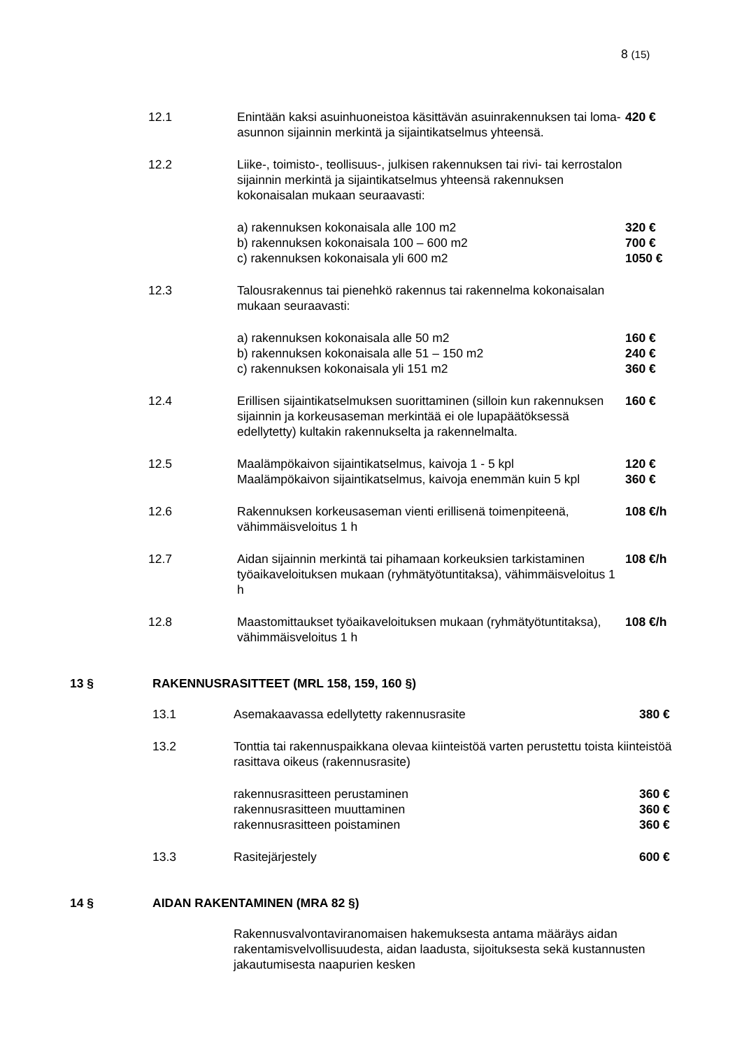8 (15)
| 12.1 | Enintään kaksi asuinhuoneistoa käsittävän asuinrakennuksen tai loma-asunnon sijainnin merkintä ja sijaintikatselmus yhteensä. | 420 € |
| 12.2 | Liike-, toimisto-, teollisuus-, julkisen rakennuksen tai rivi- tai kerrostalon sijainnin merkintä ja sijaintikatselmus yhteensä rakennuksen kokonaisalan mukaan seuraavasti: | |
| | a) rakennuksen kokonaisala alle 100 m2 b) rakennuksen kokonaisala 100 – 600 m2 c) rakennuksen kokonaisala yli 600 m2 | 320 € 700 € 1050 € |
| 12.3 | Talousrakennus tai pienehkö rakennus tai rakennelma kokonaisalan mukaan seuraavasti: | |
| | a) rakennuksen kokonaisala alle 50 m2 b) rakennuksen kokonaisala alle 51 – 150 m2 c) rakennuksen kokonaisala yli 151 m2 | 160 € 240 € 360 € |
| 12.4 | Erillisen sijaintikatselmuksen suorittaminen (silloin kun rakennuksen sijainnin ja korkeusaseman merkintää ei ole lupapäätöksessä edellytetty) kultakin rakennukselta ja rakennelmalta. | 160 € |
| 12.5 | Maalämpökaivon sijaintikatselmus, kaivoja 1 - 5 kpl Maalämpökaivon sijaintikatselmus, kaivoja enemmän kuin 5 kpl | 120 € 360 € |
| 12.6 | Rakennuksen korkeusaseman vienti erillisenä toimenpiteenä, vähimmäisveloitus 1 h | 108 €/h |
| 12.7 | Aidan sijainnin merkintä tai pihamaan korkeuksien tarkistaminen työaikaveloituksen mukaan (ryhmätyötuntitaksa), vähimmäisveloitus 1 h | 108 €/h |
| 12.8 | Maastomittaukset työaikaveloituksen mukaan (ryhmätyötuntitaksa), vähimmäisveloitus 1 h | 108 €/h |
13 § RAKENNUSRASITTEET (MRL 158, 159, 160 §)
| 13.1 | Asemakaavassa edellytetty rakennusrasite | 380 € |
| 13.2 | Tonttia tai rakennuspaikkana olevaa kiinteistöä varten perustettu toista kiinteistöä rasittava oikeus (rakennusrasite) | |
| | rakennusrasitteen perustaminen rakennusrasitteen muuttaminen rakennusrasitteen poistaminen | 360 € 360 € 360 € |
| 13.3 | Rasitejärjestely | 600 € |
14 § AIDAN RAKENTAMINEN (MRA 82 §)
Rakennusvalvontaviranomaisen hakemuksesta antama määräys aidan rakentamisvelvollisuudesta, aidan laadusta, sijoituksesta sekä kustannusten jakautumisesta naapurien kesken